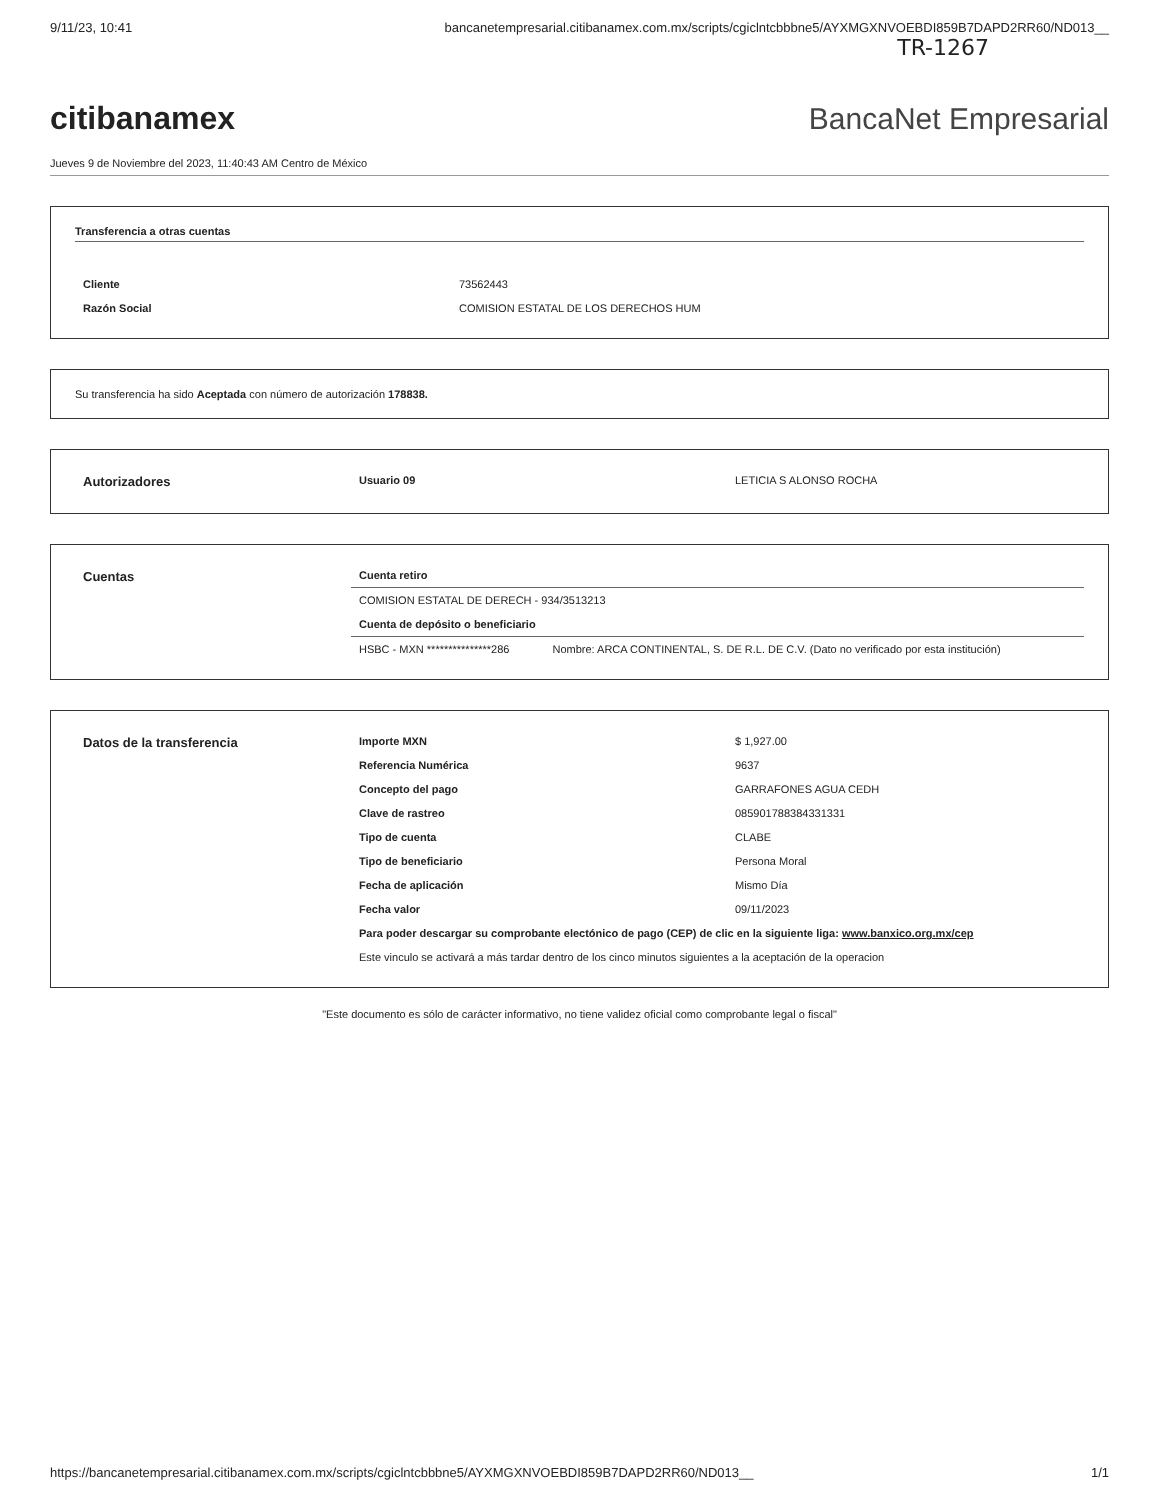9/11/23, 10:41 bancanetempresarial.citibanamex.com.mx/scripts/cgiclntcbbbne5/AYXMGXNVOEBDI859B7DAPD2RR60/ND013__
TR-1267
citibanamex BancaNet Empresarial
Jueves 9 de Noviembre del 2023, 11:40:43 AM Centro de México
Transferencia a otras cuentas
| Cliente | 73562443 |
| Razón Social | COMISION ESTATAL DE LOS DERECHOS HUM |
Su transferencia ha sido Aceptada con número de autorización 178838.
| Autorizadores | Usuario 09 | LETICIA S ALONSO ROCHA |
| Cuentas | Cuenta retiro | |
| | COMISION ESTATAL DE DERECH - 934/3513213 | |
| | Cuenta de depósito o beneficiario | |
| | HSBC - MXN ***************286 | Nombre: ARCA CONTINENTAL, S. DE R.L. DE C.V. (Dato no verificado por esta institución) |
| Datos de la transferencia | Importe MXN | $ 1,927.00 |
| | Referencia Numérica | 9637 |
| | Concepto del pago | GARRAFONES AGUA CEDH |
| | Clave de rastreo | 085901788384331331 |
| | Tipo de cuenta | CLABE |
| | Tipo de beneficiario | Persona Moral |
| | Fecha de aplicación | Mismo Día |
| | Fecha valor | 09/11/2023 |
| | Para poder descargar su comprobante electónico de pago (CEP) de clic en la siguiente liga: www.banxico.org.mx/cep | |
| | Este vinculo se activará a más tardar dentro de los cinco minutos siguientes a la aceptación de la operacion | |
"Este documento es sólo de carácter informativo, no tiene validez oficial como comprobante legal o fiscal"
https://bancanetempresarial.citibanamex.com.mx/scripts/cgiclntcbbbne5/AYXMGXNVOEBDI859B7DAPD2RR60/ND013__ 1/1